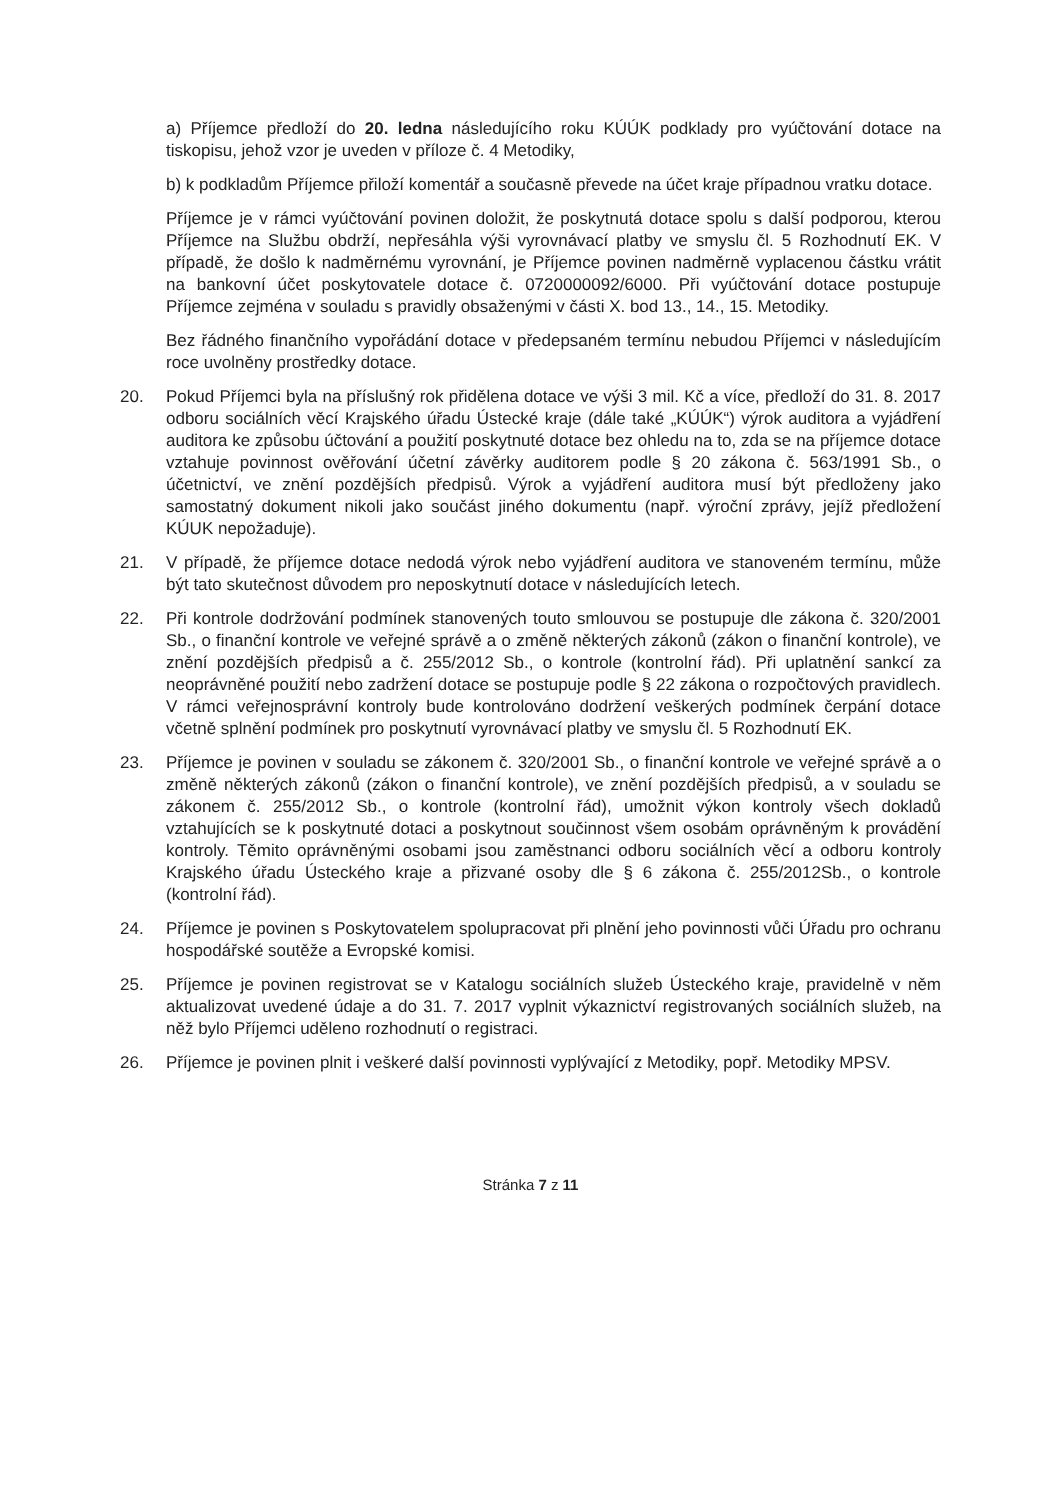a) Příjemce předloží do 20. ledna následujícího roku KÚÚK podklady pro vyúčtování dotace na tiskopisu, jehož vzor je uveden v příloze č. 4 Metodiky,
b) k podkladům Příjemce přiloží komentář a současně převede na účet kraje případnou vratku dotace.
Příjemce je v rámci vyúčtování povinen doložit, že poskytnutá dotace spolu s další podporou, kterou Příjemce na Službu obdrží, nepřesáhla výši vyrovnávací platby ve smyslu čl. 5 Rozhodnutí EK. V případě, že došlo k nadměrnému vyrovnání, je Příjemce povinen nadměrně vyplacenou částku vrátit na bankovní účet poskytovatele dotace č. 0720000092/6000. Při vyúčtování dotace postupuje Příjemce zejména v souladu s pravidly obsaženými v části X. bod 13., 14., 15. Metodiky.
Bez řádného finančního vypořádání dotace v předepsaném termínu nebudou Příjemci v následujícím roce uvolněny prostředky dotace.
20. Pokud Příjemci byla na příslušný rok přidělena dotace ve výši 3 mil. Kč a více, předloží do 31. 8. 2017 odboru sociálních věcí Krajského úřadu Ústecké kraje (dále také „KÚÚK“) výrok auditora a vyjádření auditora ke způsobu účtování a použití poskytnuté dotace bez ohledu na to, zda se na příjemce dotace vztahuje povinnost ověřování účetní závěrky auditorem podle § 20 zákona č. 563/1991 Sb., o účetnictví, ve znění pozdějších předpisů. Výrok a vyjádření auditora musí být předloženy jako samostatný dokument nikoli jako součást jiného dokumentu (např. výroční zprávy, jejíž předložení KÚUK nepožaduje).
21. V případě, že příjemce dotace nedodá výrok nebo vyjádření auditora ve stanoveném termínu, může být tato skutečnost důvodem pro neposkytnutí dotace v následujících letech.
22. Při kontrole dodržování podmínek stanovených touto smlouvou se postupuje dle zákona č. 320/2001 Sb., o finanční kontrole ve veřejné správě a o změně některých zákonů (zákon o finanční kontrole), ve znění pozdějších předpisů a č. 255/2012 Sb., o kontrole (kontrolní řád). Při uplatnění sankcí za neoprávněné použití nebo zadržení dotace se postupuje podle § 22 zákona o rozpočtových pravidlech. V rámci veřejnosprávní kontroly bude kontrolováno dodržení veškerých podmínek čerpání dotace včetně splnění podmínek pro poskytnutí vyrovnávací platby ve smyslu čl. 5 Rozhodnutí EK.
23. Příjemce je povinen v souladu se zákonem č. 320/2001 Sb., o finanční kontrole ve veřejné správě a o změně některých zákonů (zákon o finanční kontrole), ve znění pozdějších předpisů, a v souladu se zákonem č. 255/2012 Sb., o kontrole (kontrolní řád), umožnit výkon kontroly všech dokladů vztahujících se k poskytnuté dotaci a poskytnout součinnost všem osobám oprávněným k provádění kontroly. Těmito oprávněnými osobami jsou zaměstnanci odboru sociálních věcí a odboru kontroly Krajského úřadu Ústeckého kraje a přizvané osoby dle § 6 zákona č. 255/2012Sb., o kontrole (kontrolní řád).
24. Příjemce je povinen s Poskytovatelem spolupracovat při plnění jeho povinnosti vůči Úřadu pro ochranu hospodářské soutěže a Evropské komisi.
25. Příjemce je povinen registrovat se v Katalogu sociálních služeb Ústeckého kraje, pravidelně v něm aktualizovat uvedené údaje a do 31. 7. 2017 vyplnit výkaznictví registrovaných sociálních služeb, na něž bylo Příjemci uděleno rozhodnutí o registraci.
26. Příjemce je povinen plnit i veškeré další povinnosti vyplývající z Metodiky, popř. Metodiky MPSV.
Stránka 7 z 11